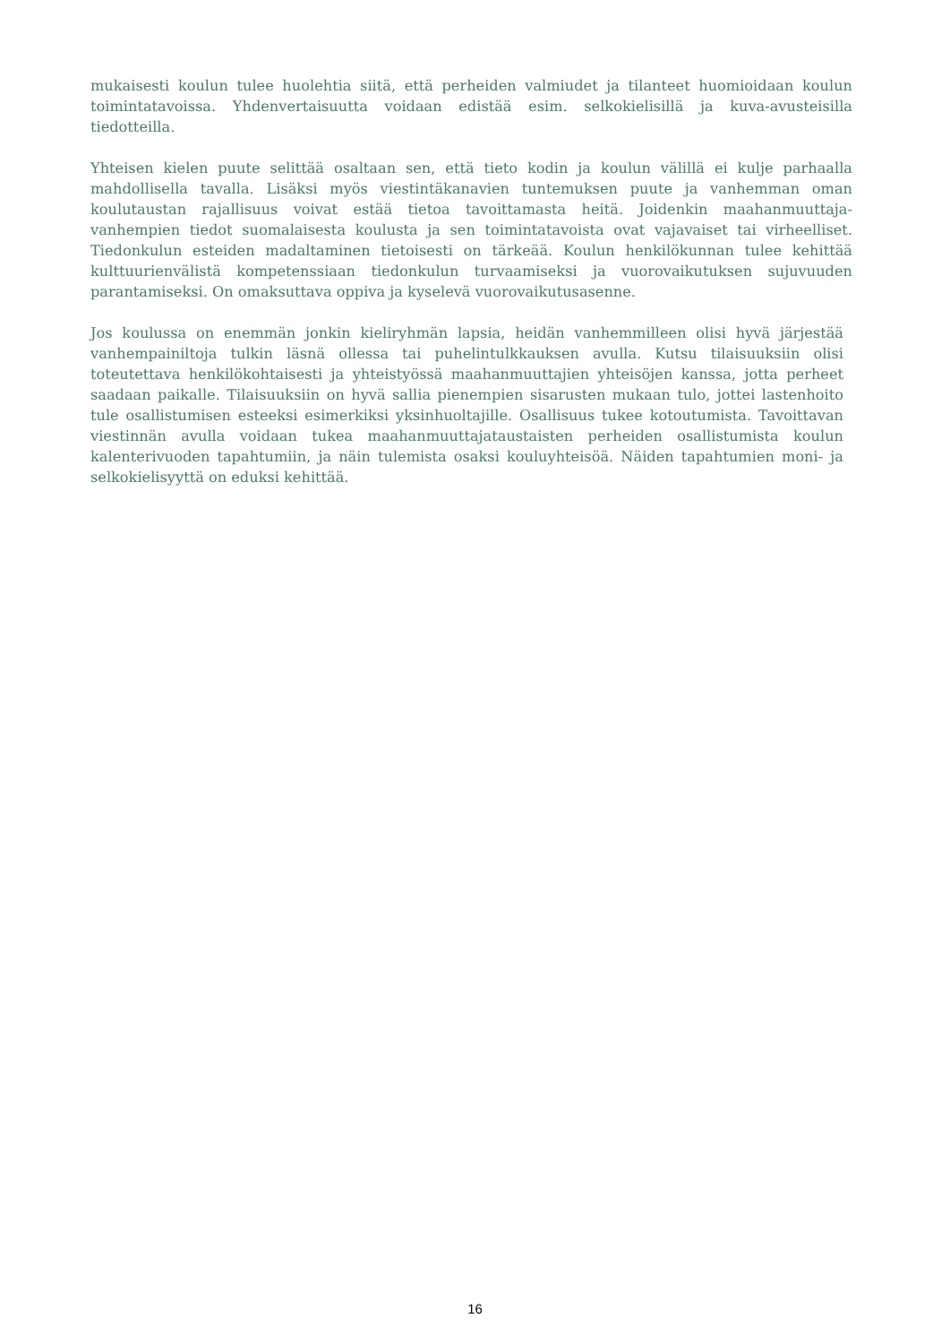mukaisesti koulun tulee huolehtia siitä, että perheiden valmiudet ja tilanteet huomioidaan koulun toimintatavoissa. Yhdenvertaisuutta voidaan edistää esim. selkokielisillä ja kuva-avusteisilla tiedotteilla.
Yhteisen kielen puute selittää osaltaan sen, että tieto kodin ja koulun välillä ei kulje parhaalla mahdollisella tavalla. Lisäksi myös viestintäkanavien tuntemuksen puute ja vanhemman oman koulutaustan rajallisuus voivat estää tietoa tavoittamasta heitä. Joidenkin maahanmuuttaja-vanhempien tiedot suomalaisesta koulusta ja sen toimintatavoista ovat vajavaiset tai virheelliset. Tiedonkulun esteiden madaltaminen tietoisesti on tärkeää. Koulun henkilökunnan tulee kehittää kulttuurienvälistä kompetenssiaan tiedonkulun turvaamiseksi ja vuorovaikutuksen sujuvuuden parantamiseksi. On omaksuttava oppiva ja kyselevä vuorovaikutusasenne.
Jos koulussa on enemmän jonkin kieliryhmän lapsia, heidän vanhemmilleen olisi hyvä järjestää vanhempainiltoja tulkin läsnä ollessa tai puhelintulkkauksen avulla. Kutsu tilaisuuksiin olisi toteutettava henkilökohtaisesti ja yhteistyössä maahanmuuttajien yhteisöjen kanssa, jotta perheet saadaan paikalle. Tilaisuuksiin on hyvä sallia pienempien sisarusten mukaan tulo, jottei lastenhoito tule osallistumisen esteeksi esimerkiksi yksinhuoltajille. Osallisuus tukee kotoutumista. Tavoittavan viestinnän avulla voidaan tukea maahanmuuttajataustaisten perheiden osallistumista koulun kalenterivuoden tapahtumiin, ja näin tulemista osaksi kouluyhteisöä. Näiden tapahtumien moni- ja selkokielisyyttä on eduksi kehittää.
16